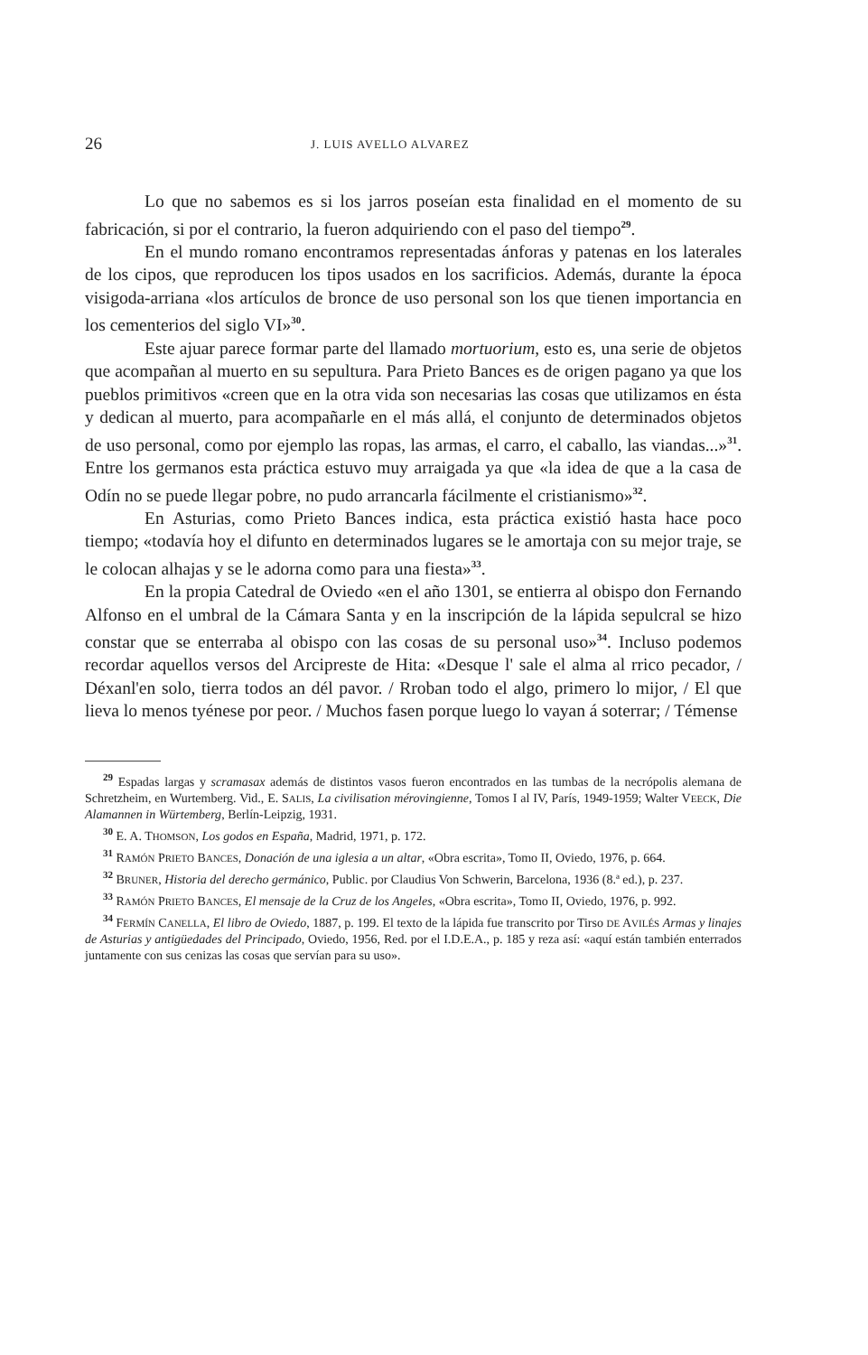26 J. LUIS AVELLO ALVAREZ
Lo que no sabemos es si los jarros poseían esta finalidad en el momento de su fabricación, si por el contrario, la fueron adquiriendo con el paso del tiempo<sup>29</sup>.
En el mundo romano encontramos representadas ánforas y patenas en los laterales de los cipos, que reproducen los tipos usados en los sacrificios. Además, durante la época visigoda-arriana «los artículos de bronce de uso personal son los que tienen importancia en los cementerios del siglo VI»<sup>30</sup>.
Este ajuar parece formar parte del llamado mortuorium, esto es, una serie de objetos que acompañan al muerto en su sepultura. Para Prieto Bances es de origen pagano ya que los pueblos primitivos «creen que en la otra vida son necesarias las cosas que utilizamos en ésta y dedican al muerto, para acompañarle en el más allá, el conjunto de determinados objetos de uso personal, como por ejemplo las ropas, las armas, el carro, el caballo, las viandas...»<sup>31</sup>. Entre los germanos esta práctica estuvo muy arraigada ya que «la idea de que a la casa de Odín no se puede llegar pobre, no pudo arrancarla fácilmente el cristianismo»<sup>32</sup>.
En Asturias, como Prieto Bances indica, esta práctica existió hasta hace poco tiempo; «todavía hoy el difunto en determinados lugares se le amortaja con su mejor traje, se le colocan alhajas y se le adorna como para una fiesta»<sup>33</sup>.
En la propia Catedral de Oviedo «en el año 1301, se entierra al obispo don Fernando Alfonso en el umbral de la Cámara Santa y en la inscripción de la lápida sepulcral se hizo constar que se enterraba al obispo con las cosas de su personal uso»<sup>34</sup>. Incluso podemos recordar aquellos versos del Arcipreste de Hita: «Desque l' sale el alma al rrico pecador, / Déxanl'en solo, tierra todos an dél pavor. / Rroban todo el algo, primero lo mijor, / El que lieva lo menos tyénese por peor. / Muchos fasen porque luego lo vayan á soterrar; / Témense
<sup>29</sup> Espadas largas y scramasax además de distintos vasos fueron encontrados en las tumbas de la necrópolis alemana de Schretzheim, en Wurtemberg. Vid., E. SALIS, La civilisation mérovingienne, Tomos I al IV, París, 1949-1959; Walter VEECK, Die Alamannen in Würtemberg, Berlín-Leipzig, 1931.
<sup>30</sup> E. A. THOMSON, Los godos en España, Madrid, 1971, p. 172.
<sup>31</sup> RAMÓN PRIETO BANCES, Donación de una iglesia a un altar, «Obra escrita», Tomo II, Oviedo, 1976, p. 664.
<sup>32</sup> BRUNER, Historia del derecho germánico, Public. por Claudius Von Schwerin, Barcelona, 1936 (8.ª ed.), p. 237.
<sup>33</sup> RAMÓN PRIETO BANCES, El mensaje de la Cruz de los Angeles, «Obra escrita», Tomo II, Oviedo, 1976, p. 992.
<sup>34</sup> FERMÍN CANELLA, El libro de Oviedo, 1887, p. 199. El texto de la lápida fue transcrito por Tirso DE AVILÉS Armas y linajes de Asturias y antigüedades del Principado, Oviedo, 1956, Red. por el I.D.E.A., p. 185 y reza así: «aquí están también enterrados juntamente con sus cenizas las cosas que servían para su uso».